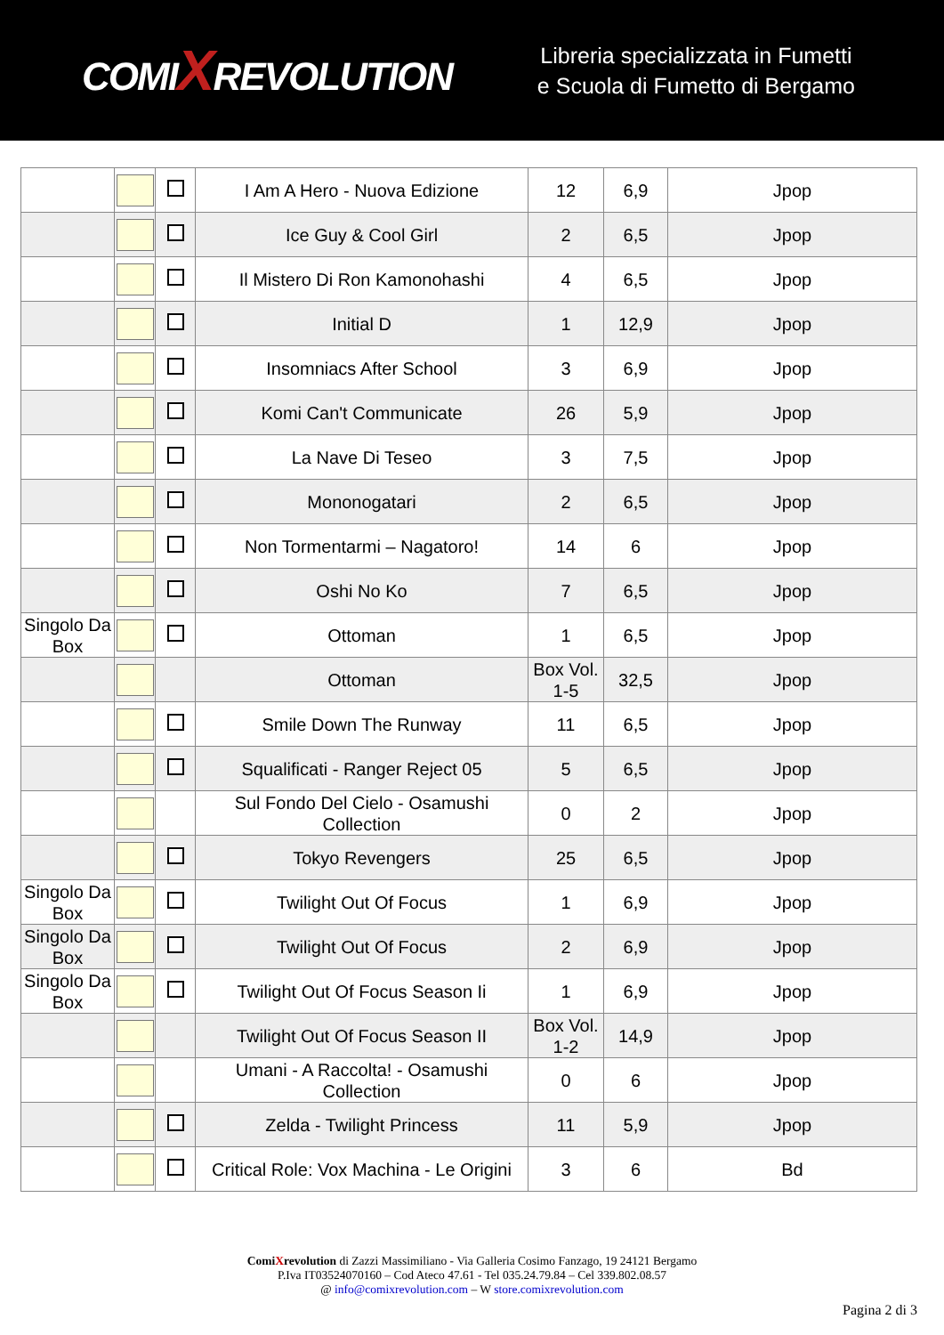COMIXREVOLUTION
Libreria specializzata in Fumetti
e Scuola di Fumetto di Bergamo
| | | | I Am A Hero - Nuova Edizione | 12 | 6,9 | Jpop |
| | | | Ice Guy & Cool Girl | 2 | 6,5 | Jpop |
| | | | Il Mistero Di Ron Kamonohashi | 4 | 6,5 | Jpop |
| | | | Initial D | 1 | 12,9 | Jpop |
| | | | Insomniacs After School | 3 | 6,9 | Jpop |
| | | | Komi Can't Communicate | 26 | 5,9 | Jpop |
| | | | La Nave Di Teseo | 3 | 7,5 | Jpop |
| | | | Mononogatari | 2 | 6,5 | Jpop |
| | | | Non Tormentarmi – Nagatoro! | 14 | 6 | Jpop |
| | | | Oshi No Ko | 7 | 6,5 | Jpop |
| Singolo Da Box | | | Ottoman | 1 | 6,5 | Jpop |
| | | | Ottoman | Box Vol. 1-5 | 32,5 | Jpop |
| | | | Smile Down The Runway | 11 | 6,5 | Jpop |
| | | | Squalificati - Ranger Reject 05 | 5 | 6,5 | Jpop |
| | | | Sul Fondo Del Cielo - Osamushi Collection | 0 | 2 | Jpop |
| | | | Tokyo Revengers | 25 | 6,5 | Jpop |
| Singolo Da Box | | | Twilight Out Of Focus | 1 | 6,9 | Jpop |
| Singolo Da Box | | | Twilight Out Of Focus | 2 | 6,9 | Jpop |
| Singolo Da Box | | | Twilight Out Of Focus Season Ii | 1 | 6,9 | Jpop |
| | | | Twilight Out Of Focus Season II | Box Vol. 1-2 | 14,9 | Jpop |
| | | | Umani - A Raccolta! - Osamushi Collection | 0 | 6 | Jpop |
| | | | Zelda - Twilight Princess | 11 | 5,9 | Jpop |
| | | | Critical Role: Vox Machina - Le Origini | 3 | 6 | Bd |
ComiXrevolution di Zazzi Massimiliano - Via Galleria Cosimo Fanzago, 19 24121 Bergamo
P.Iva IT03524070160 – Cod Ateco 47.61 - Tel 035.24.79.84 – Cel 339.802.08.57
@ info@comixrevolution.com – W store.comixrevolution.com
Pagina 2 di 3